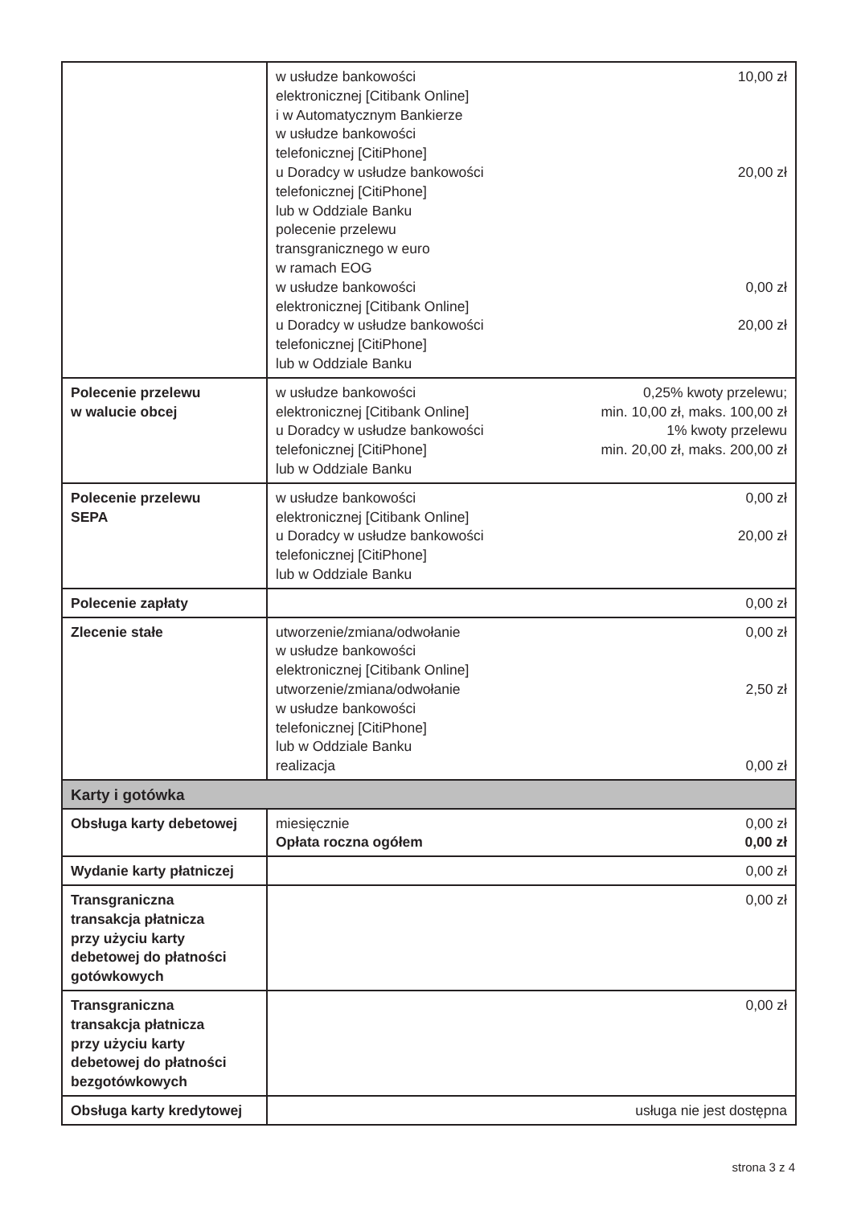| | w usłudze bankowości elektronicznej [Citibank Online] i w Automatycznym Bankierze w usłudze bankowości telefonicznej [CitiPhone] 10,00 zł u Doradcy w usłudze bankowości telefonicznej [CitiPhone] lub w Oddziale Banku 20,00 zł polecenie przelewu transgranicznego w euro w ramach EOG w usłudze bankowości elektronicznej [Citibank Online] 0,00 zł u Doradcy w usłudze bankowości telefonicznej [CitiPhone] lub w Oddziale Banku 20,00 zł |
| Polecenie przelewu w walucie obcej | w usłudze bankowości elektronicznej [Citibank Online] 0,25% kwoty przelewu; min. 10,00 zł, maks. 100,00 zł u Doradcy w usłudze bankowości telefonicznej [CitiPhone] lub w Oddziale Banku 1% kwoty przelewu min. 20,00 zł, maks. 200,00 zł |
| Polecenie przelewu SEPA | w usłudze bankowości elektronicznej [Citibank Online] 0,00 zł u Doradcy w usłudze bankowości telefonicznej [CitiPhone] lub w Oddziale Banku 20,00 zł |
| Polecenie zapłaty | 0,00 zł |
| Zlecenie stałe | utworzenie/zmiana/odwołanie w usłudze bankowości elektronicznej [Citibank Online] 0,00 zł utworzenie/zmiana/odwołanie w usłudze bankowości telefonicznej [CitiPhone] lub w Oddziale Banku 2,50 zł realizacja 0,00 zł |
| Karty i gotówka | |
| Obsługa karty debetowej | miesięcznie 0,00 zł Opłata roczna ogółem 0,00 zł |
| Wydanie karty płatniczej | 0,00 zł |
| Transgraniczna transakcja płatnicza przy użyciu karty debetowej do płatności gotówkowych | 0,00 zł |
| Transgraniczna transakcja płatnicza przy użyciu karty debetowej do płatności bezgotówkowych | 0,00 zł |
| Obsługa karty kredytowej | usługa nie jest dostępna |
strona 3 z 4